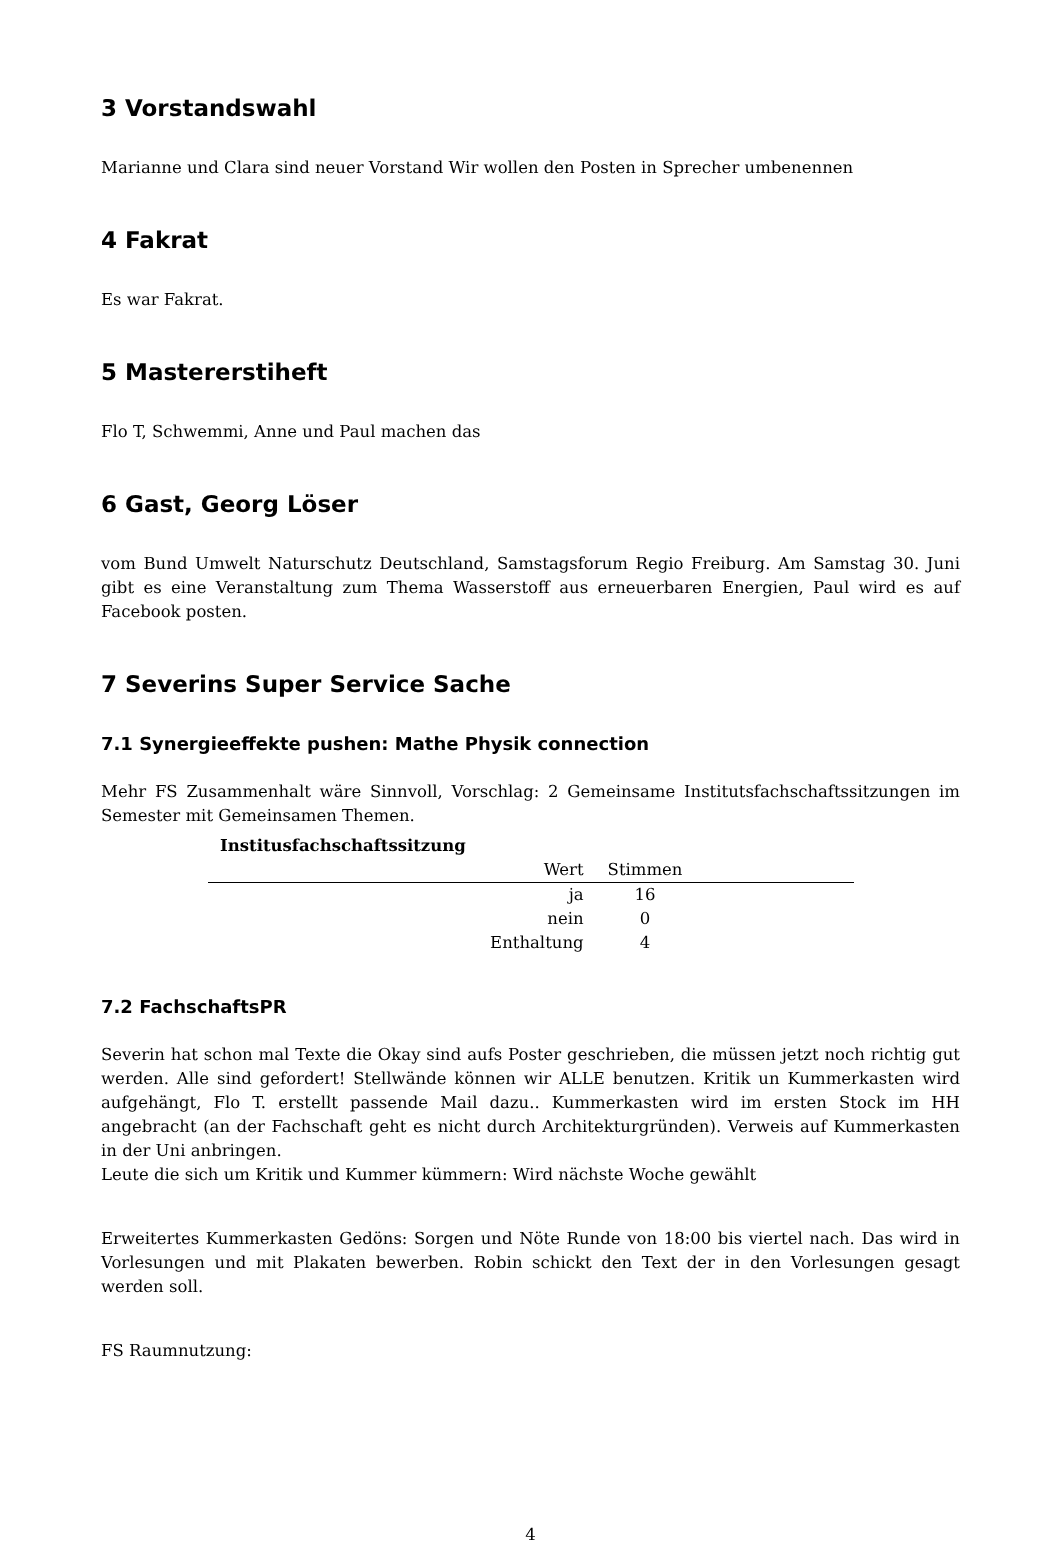3 Vorstandswahl
Marianne und Clara sind neuer Vorstand Wir wollen den Posten in Sprecher umbenennen
4 Fakrat
Es war Fakrat.
5 Mastererstiheft
Flo T, Schwemmi, Anne und Paul machen das
6 Gast, Georg Löser
vom Bund Umwelt Naturschutz Deutschland, Samstagsforum Regio Freiburg. Am Samstag 30. Juni gibt es eine Veranstaltung zum Thema Wasserstoff aus erneuerbaren Energien, Paul wird es auf Facebook posten.
7 Severins Super Service Sache
7.1 Synergieeffekte pushen: Mathe Physik connection
Mehr FS Zusammenhalt wäre Sinnvoll, Vorschlag: 2 Gemeinsame Institutsfachschaftssitzungen im Semester mit Gemeinsamen Themen.
Institusfachschaftssitzung
| Wert | Stimmen | |
| --- | --- | --- |
| ja | 16 | |
| nein | 0 | |
| Enthaltung | 4 | |
7.2 FachschaftsPR
Severin hat schon mal Texte die Okay sind aufs Poster geschrieben, die müssen jetzt noch richtig gut werden. Alle sind gefordert! Stellwände können wir ALLE benutzen. Kritik un Kummerkasten wird aufgehängt, Flo T. erstellt passende Mail dazu.. Kummerkasten wird im ersten Stock im HH angebracht (an der Fachschaft geht es nicht durch Architekturgründen). Verweis auf Kummerkasten in der Uni anbringen.
Leute die sich um Kritik und Kummer kümmern: Wird nächste Woche gewählt
Erweitertes Kummerkasten Gedöns: Sorgen und Nöte Runde von 18:00 bis viertel nach. Das wird in Vorlesungen und mit Plakaten bewerben. Robin schickt den Text der in den Vorlesungen gesagt werden soll.
FS Raumnutzung:
4